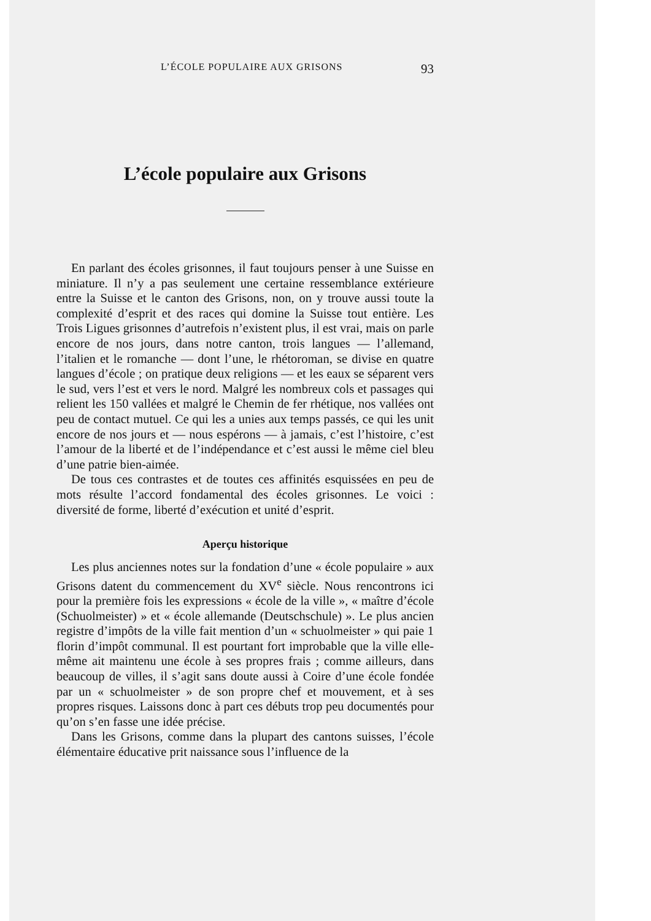L’ÉCOLE POPULAIRE AUX GRISONS 93
L’école populaire aux Grisons
En parlant des écoles grisonnes, il faut toujours penser à une Suisse en miniature. Il n’y a pas seulement une certaine ressemblance extérieure entre la Suisse et le canton des Grisons, non, on y trouve aussi toute la complexité d’esprit et des races qui domine la Suisse tout entière. Les Trois Ligues grisonnes d’autrefois n’existent plus, il est vrai, mais on parle encore de nos jours, dans notre canton, trois langues — l’allemand, l’italien et le romanche — dont l’une, le rhétoroman, se divise en quatre langues d’école ; on pratique deux religions — et les eaux se séparent vers le sud, vers l’est et vers le nord. Malgré les nombreux cols et passages qui relient les 150 vallées et malgré le Chemin de fer rhétique, nos vallées ont peu de contact mutuel. Ce qui les a unies aux temps passés, ce qui les unit encore de nos jours et — nous espérons — à jamais, c’est l’histoire, c’est l’amour de la liberté et de l’indépendance et c’est aussi le même ciel bleu d’une patrie bien-aimée.
De tous ces contrastes et de toutes ces affinités esquissées en peu de mots résulte l’accord fondamental des écoles grisonnes. Le voici : diversité de forme, liberté d’exécution et unité d’esprit.
Aperçu historique
Les plus anciennes notes sur la fondation d’une « école populaire » aux Grisons datent du commencement du XV<sup>e</sup> siècle. Nous rencontrons ici pour la première fois les expressions « école de la ville », « maître d’école (Schuolmeister) » et « école allemande (Deutschschule) ». Le plus ancien registre d’impôts de la ville fait mention d’un « schuolmeister » qui paie 1 florin d’impôt communal. Il est pourtant fort improbable que la ville elle-même ait maintenu une école à ses propres frais ; comme ailleurs, dans beaucoup de villes, il s’agit sans doute aussi à Coire d’une école fondée par un « schuolmeister » de son propre chef et mouvement, et à ses propres risques. Laissons donc à part ces débuts trop peu documentés pour qu’on s’en fasse une idée précise.
Dans les Grisons, comme dans la plupart des cantons suisses, l’école élémentaire éducative prit naissance sous l’influence de la